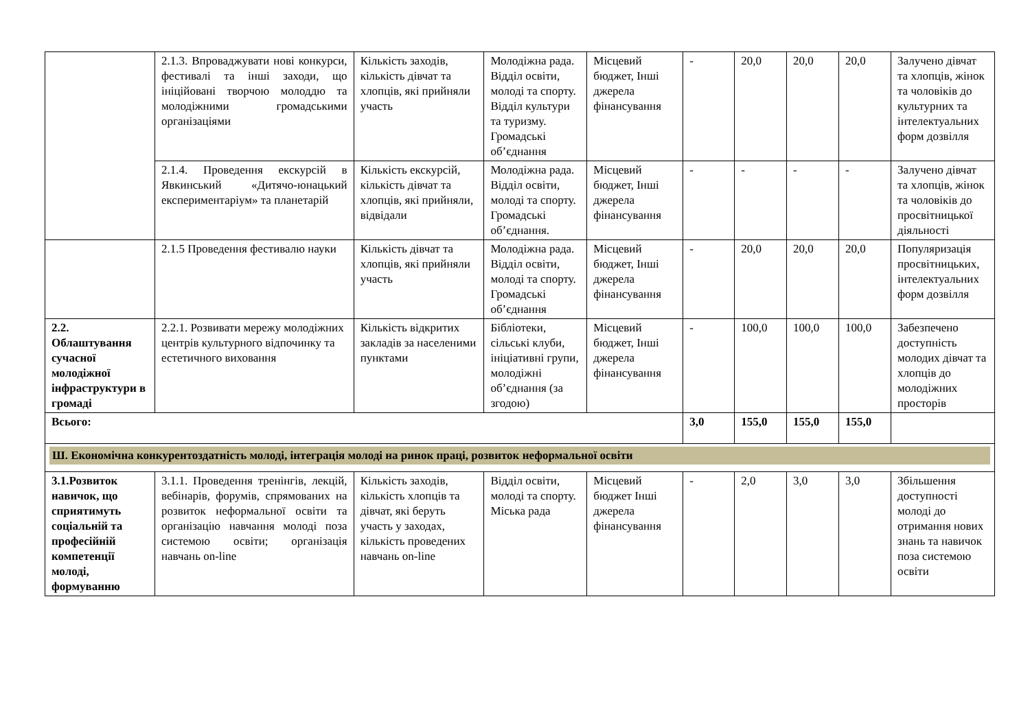| | 2.1.3. Впроваджувати нові конкурси, фестивалі та інші заходи, що ініційовані творчою молоддю та молодіжними громадськими організаціями | Кількість заходів, кількість дівчат та хлопців, які прийняли участь | Молодіжна рада. Відділ освіти, молоді та спорту. Відділ культури та туризму. Громадські об’єднання | Місцевий бюджет, Інші джерела фінансування | - | 20,0 | 20,0 | 20,0 | Залучено дівчат та хлопців, жінок та чоловіків до культурних та інтелектуальних форм дозвілля |
| | 2.1.4. Проведення екскурсій в Явкинський «Дитячо-юнацький експериментаріум» та планетарій | Кількість екскурсій, кількість дівчат та хлопців, які прийняли, відвідали | Молодіжна рада. Відділ освіти, молоді та спорту. Громадські об’єднання. | Місцевий бюджет, Інші джерела фінансування | - | - | - | - | Залучено дівчат та хлопців, жінок та чоловіків до просвітницької діяльності |
| | 2.1.5 Проведення фестивалю науки | Кількість дівчат та хлопців, які прийняли участь | Молодіжна рада. Відділ освіти, молоді та спорту. Громадські об’єднання | Місцевий бюджет, Інші джерела фінансування | - | 20,0 | 20,0 | 20,0 | Популяризація просвітницьких, інтелектуальних форм дозвілля |
| 2.2. Облаштування сучасної молодіжної інфраструктури в громаді | 2.2.1. Розвивати мережу молодіжних центрів культурного відпочинку та естетичного виховання | Кількість відкритих закладів за населеними пунктами | Бібліотеки, сільські клуби, ініціативні групи, молодіжні об’єднання (за згодою) | Місцевий бюджет, Інші джерела фінансування | - | 100,0 | 100,0 | 100,0 | Забезпечено доступність молодих дівчат та хлопців до молодіжних просторів |
| Всього: | | | | | 3,0 | 155,0 | 155,0 | 155,0 | |
| Ш. Економічна конкурентоздатність молоді, інтеграція молоді на ринок праці, розвиток неформальної освіти | | | | | | | | | |
| 3.1.Розвиток навичок, що сприятимуть соціальній та професійній компетенції молоді, формуванню | 3.1.1. Проведення тренінгів, лекцій, вебінарів, форумів, спрямованих на розвиток неформальної освіти та організацію навчання молоді поза системою освіти; організація навчань on-line | Кількість заходів, кількість хлопців та дівчат, які беруть участь у заходах, кількість проведених навчань on-line | Відділ освіти, молоді та спорту. Міська рада | Місцевий бюджет Інші джерела фінансування | - | 2,0 | 3,0 | 3,0 | Збільшення доступності молоді до отримання нових знань та навичок поза системою освіти |